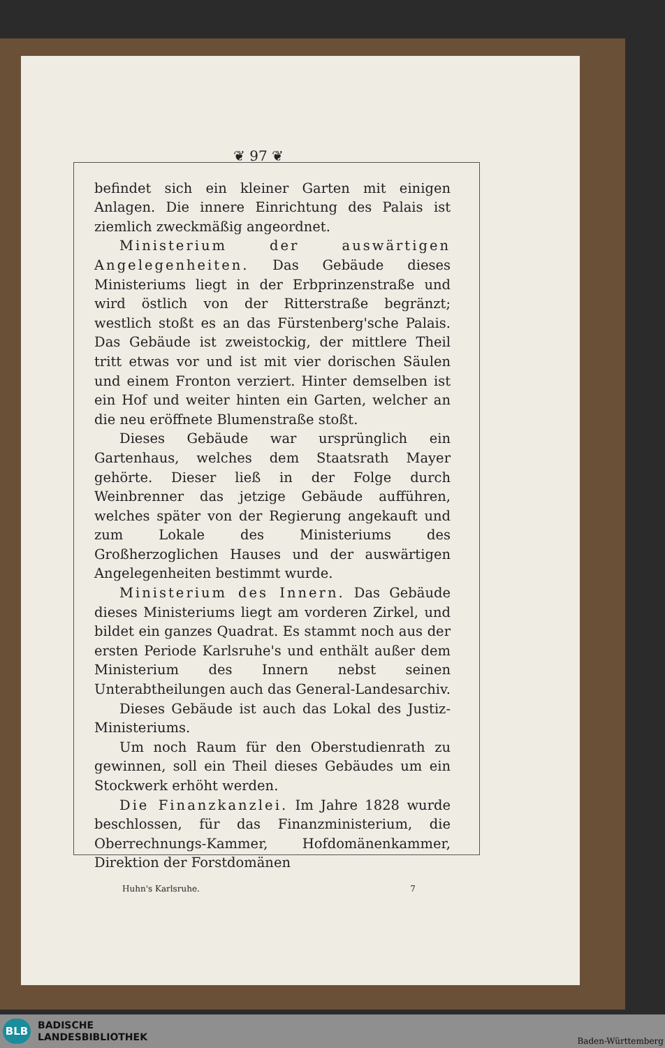❦ 97 ❦
befindet sich ein kleiner Garten mit einigen Anlagen. Die innere Einrichtung des Palais ist ziemlich zweckmäßig angeordnet.
Ministerium der auswärtigen Angelegenheiten. Das Gebäude dieses Ministeriums liegt in der Erbprinzenstraße und wird östlich von der Ritterstraße begränzt; westlich stoßt es an das Fürstenberg'sche Palais. Das Gebäude ist zweistockig, der mittlere Theil tritt etwas vor und ist mit vier dorischen Säulen und einem Fronton verziert. Hinter demselben ist ein Hof und weiter hinten ein Garten, welcher an die neu eröffnete Blumenstraße stoßt.
Dieses Gebäude war ursprünglich ein Gartenhaus, welches dem Staatsrath Mayer gehörte. Dieser ließ in der Folge durch Weinbrenner das jetzige Gebäude aufführen, welches später von der Regierung angekauft und zum Lokale des Ministeriums des Großherzoglichen Hauses und der auswärtigen Angelegenheiten bestimmt wurde.
Ministerium des Innern. Das Gebäude dieses Ministeriums liegt am vorderen Zirkel, und bildet ein ganzes Quadrat. Es stammt noch aus der ersten Periode Karlsruhe's und enthält außer dem Ministerium des Innern nebst seinen Unterabtheilungen auch das General-Landesarchiv.
Dieses Gebäude ist auch das Lokal des Justiz-Ministeriums.
Um noch Raum für den Oberstudienrath zu gewinnen, soll ein Theil dieses Gebäudes um ein Stockwerk erhöht werden.
Die Finanzkanzlei. Im Jahre 1828 wurde beschlossen, für das Finanzministerium, die Oberrechnungs-Kammer, Hofdomänenkammer, Direktion der Forstdomänen
Huhn's Karlsruhe. 7
BLB
BADISCHE
LANDESBIBLIOTHEK
Baden-Württemberg